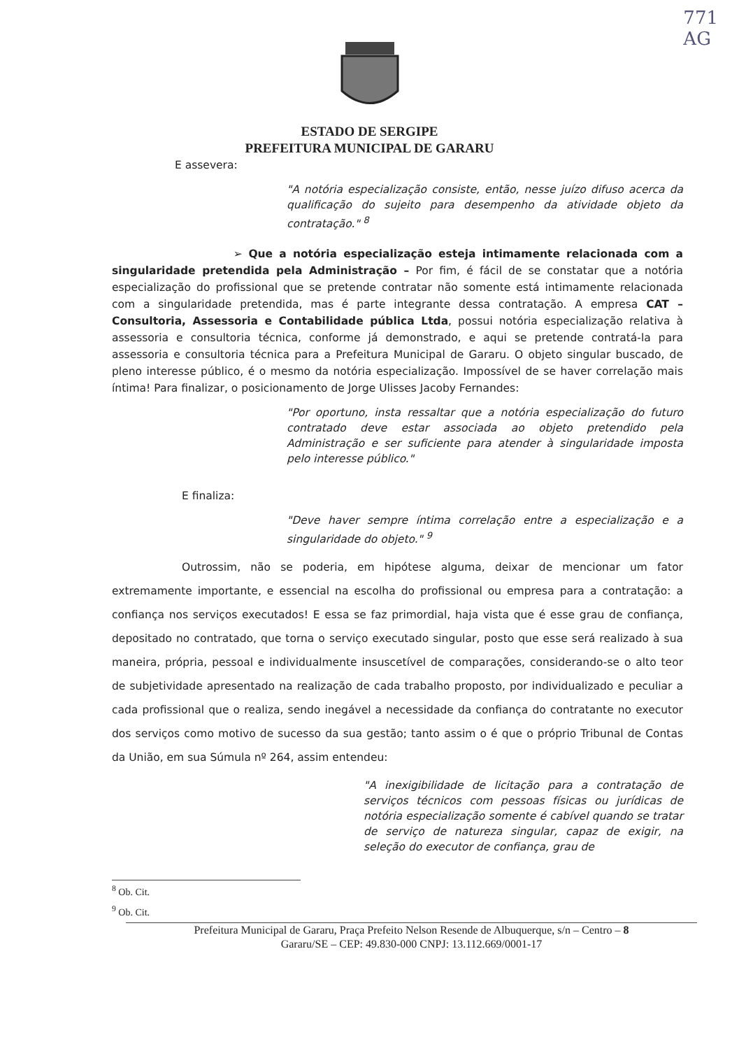771
AG
ESTADO DE SERGIPE
PREFEITURA MUNICIPAL DE GARARU
E assevera:
"A notória especialização consiste, então, nesse juízo difuso acerca da qualificação do sujeito para desempenho da atividade objeto da contratação." <sup>8</sup>
➢ Que a notória especialização esteja intimamente relacionada com a singularidade pretendida pela Administração – Por fim, é fácil de se constatar que a notória especialização do profissional que se pretende contratar não somente está intimamente relacionada com a singularidade pretendida, mas é parte integrante dessa contratação. A empresa CAT – Consultoria, Assessoria e Contabilidade pública Ltda, possui notória especialização relativa à assessoria e consultoria técnica, conforme já demonstrado, e aqui se pretende contratá-la para assessoria e consultoria técnica para a Prefeitura Municipal de Gararu. O objeto singular buscado, de pleno interesse público, é o mesmo da notória especialização. Impossível de se haver correlação mais íntima! Para finalizar, o posicionamento de Jorge Ulisses Jacoby Fernandes:
"Por oportuno, insta ressaltar que a notória especialização do futuro contratado deve estar associada ao objeto pretendido pela Administração e ser suficiente para atender à singularidade imposta pelo interesse público."
E finaliza:
"Deve haver sempre íntima correlação entre a especialização e a singularidade do objeto." <sup>9</sup>
Outrossim, não se poderia, em hipótese alguma, deixar de mencionar um fator extremamente importante, e essencial na escolha do profissional ou empresa para a contratação: a confiança nos serviços executados! E essa se faz primordial, haja vista que é esse grau de confiança, depositado no contratado, que torna o serviço executado singular, posto que esse será realizado à sua maneira, própria, pessoal e individualmente insuscetível de comparações, considerando-se o alto teor de subjetividade apresentado na realização de cada trabalho proposto, por individualizado e peculiar a cada profissional que o realiza, sendo inegável a necessidade da confiança do contratante no executor dos serviços como motivo de sucesso da sua gestão; tanto assim o é que o próprio Tribunal de Contas da União, em sua Súmula nº 264, assim entendeu:
"A inexigibilidade de licitação para a contratação de serviços técnicos com pessoas físicas ou jurídicas de notória especialização somente é cabível quando se tratar de serviço de natureza singular, capaz de exigir, na seleção do executor de confiança, grau de
<sup>8</sup> Ob. Cit.
<sup>9</sup> Ob. Cit.
Prefeitura Municipal de Gararu, Praça Prefeito Nelson Resende de Albuquerque, s/n – Centro – 8
Gararu/SE – CEP: 49.830-000 CNPJ: 13.112.669/0001-17